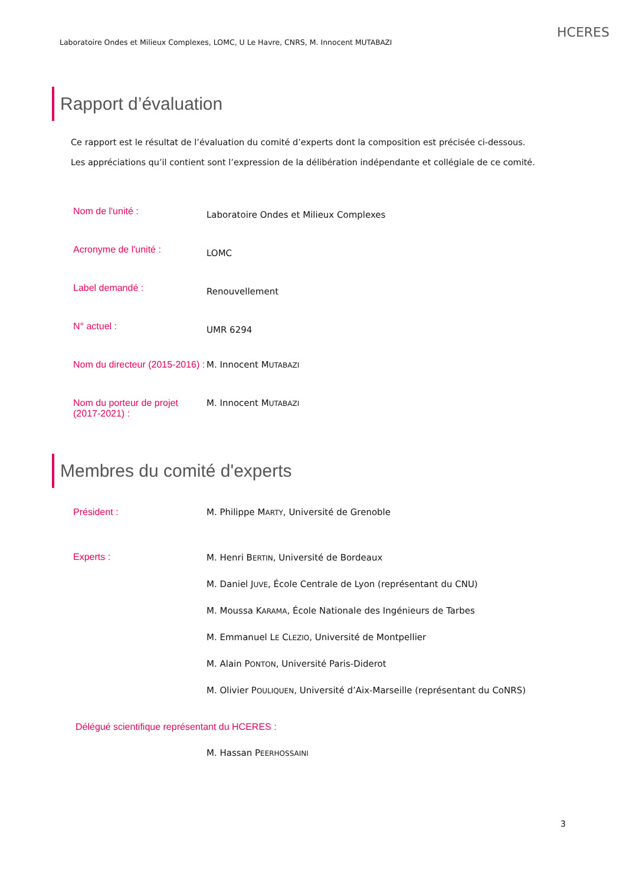Laboratoire Ondes et Milieux Complexes, LOMC, U Le Havre, CNRS, M. Innocent MUTABAZI HCERES
Rapport d’évaluation
Ce rapport est le résultat de l’évaluation du comité d’experts dont la composition est précisée ci-dessous.
Les appréciations qu’il contient sont l’expression de la délibération indépendante et collégiale de ce comité.
Nom de l'unité :
Laboratoire Ondes et Milieux Complexes
Acronyme de l'unité :
LOMC
Label demandé :
Renouvellement
N° actuel :
UMR 6294
Nom du directeur (2015-2016) :
M. Innocent MUTABAZI
Nom du porteur de projet (2017-2021) :
M. Innocent MUTABAZI
Membres du comité d'experts
Président : M. Philippe MARTY, Université de Grenoble
Experts :
M. Henri BERTIN, Université de Bordeaux
M. Daniel JUVE, École Centrale de Lyon (représentant du CNU)
M. Moussa KARAMA, École Nationale des Ingénieurs de Tarbes
M. Emmanuel LE CLEZIO, Université de Montpellier
M. Alain PONTON, Université Paris-Diderot
M. Olivier POULIQUEN, Université d’Aix-Marseille (représentant du CoNRS)
Délégué scientifique représentant du HCERES :
M. Hassan PEERHOSSAINI
3